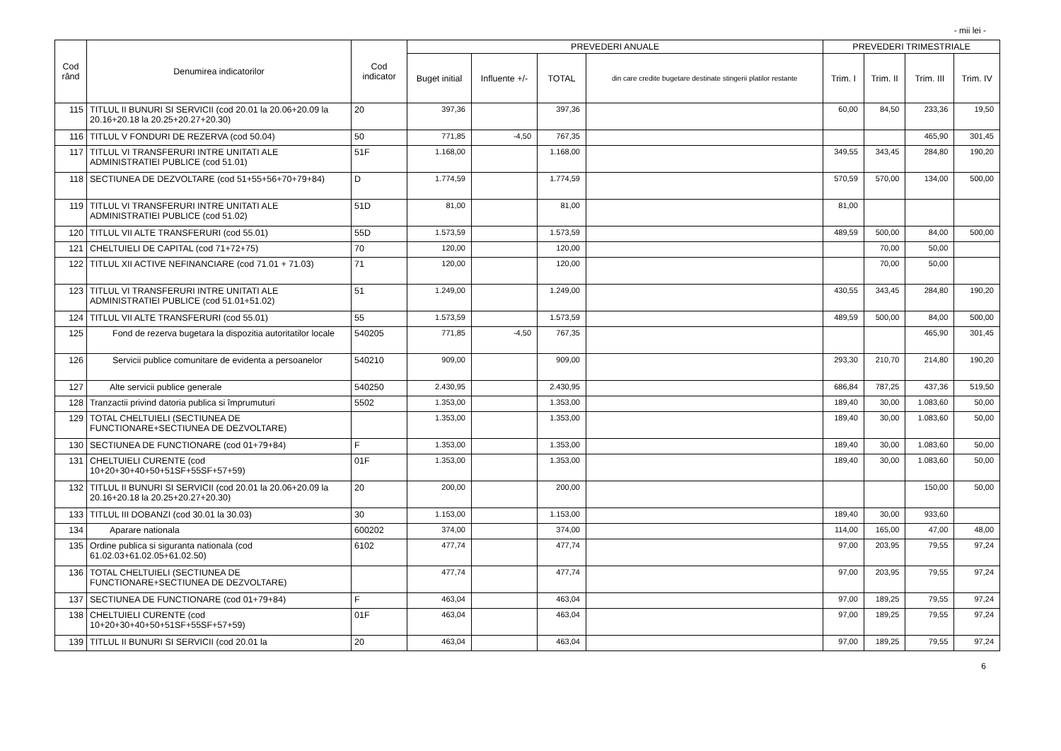- mii lei -
| Cod rând | Denumirea indicatorilor | Cod indicator | PREVEDERI ANUALE | | | | PREVEDERI TRIMESTRIALE | | | |
| --- | --- | --- | --- | --- | --- | --- | --- | --- | --- | --- |
| | | | Buget initial | Influente +/- | TOTAL | din care credite bugetare destinate stingerii platilor restante | Trim. I | Trim. II | Trim. III | Trim. IV |
| 115 | TITLUL II BUNURI SI SERVICII (cod 20.01 la 20.06+20.09 la 20.16+20.18 la 20.25+20.27+20.30) | 20 | 397,36 | | 397,36 | | 60,00 | 84,50 | 233,36 | 19,50 |
| 116 | TITLUL V FONDURI DE REZERVA (cod 50.04) | 50 | 771,85 | -4,50 | 767,35 | | | | 465,90 | 301,45 |
| 117 | TITLUL VI TRANSFERURI INTRE UNITATI ALE ADMINISTRATIEI PUBLICE (cod 51.01) | 51F | 1.168,00 | | 1.168,00 | | 349,55 | 343,45 | 284,80 | 190,20 |
| 118 | SECTIUNEA DE DEZVOLTARE (cod 51+55+56+70+79+84) | D | 1.774,59 | | 1.774,59 | | 570,59 | 570,00 | 134,00 | 500,00 |
| 119 | TITLUL VI TRANSFERURI INTRE UNITATI ALE ADMINISTRATIEI PUBLICE (cod 51.02) | 51D | 81,00 | | 81,00 | | 81,00 | | | |
| 120 | TITLUL VII ALTE TRANSFERURI (cod 55.01) | 55D | 1.573,59 | | 1.573,59 | | 489,59 | 500,00 | 84,00 | 500,00 |
| 121 | CHELTUIELI DE CAPITAL (cod 71+72+75) | 70 | 120,00 | | 120,00 | | | 70,00 | 50,00 | |
| 122 | TITLUL XII ACTIVE NEFINANCIARE (cod 71.01 + 71.03) | 71 | 120,00 | | 120,00 | | | 70,00 | 50,00 | |
| 123 | TITLUL VI TRANSFERURI INTRE UNITATI ALE ADMINISTRATIEI PUBLICE (cod 51.01+51.02) | 51 | 1.249,00 | | 1.249,00 | | 430,55 | 343,45 | 284,80 | 190,20 |
| 124 | TITLUL VII ALTE TRANSFERURI (cod 55.01) | 55 | 1.573,59 | | 1.573,59 | | 489,59 | 500,00 | 84,00 | 500,00 |
| 125 | Fond de rezerva bugetara la dispozitia autoritatilor locale | 540205 | 771,85 | -4,50 | 767,35 | | | | 465,90 | 301,45 |
| 126 | Servicii publice comunitare de evidenta a persoanelor | 540210 | 909,00 | | 909,00 | | 293,30 | 210,70 | 214,80 | 190,20 |
| 127 | Alte servicii publice generale | 540250 | 2.430,95 | | 2.430,95 | | 686,84 | 787,25 | 437,36 | 519,50 |
| 128 | Tranzactii privind datoria publica si împrumuturi | 5502 | 1.353,00 | | 1.353,00 | | 189,40 | 30,00 | 1.083,60 | 50,00 |
| 129 | TOTAL CHELTUIELI (SECTIUNEA DE FUNCTIONARE+SECTIUNEA DE DEZVOLTARE) | | 1.353,00 | | 1.353,00 | | 189,40 | 30,00 | 1.083,60 | 50,00 |
| 130 | SECTIUNEA DE FUNCTIONARE (cod 01+79+84) | F | 1.353,00 | | 1.353,00 | | 189,40 | 30,00 | 1.083,60 | 50,00 |
| 131 | CHELTUIELI CURENTE (cod 10+20+30+40+50+51SF+55SF+57+59) | 01F | 1.353,00 | | 1.353,00 | | 189,40 | 30,00 | 1.083,60 | 50,00 |
| 132 | TITLUL II BUNURI SI SERVICII (cod 20.01 la 20.06+20.09 la 20.16+20.18 la 20.25+20.27+20.30) | 20 | 200,00 | | 200,00 | | | | 150,00 | 50,00 |
| 133 | TITLUL III DOBANZI (cod 30.01 la 30.03) | 30 | 1.153,00 | | 1.153,00 | | 189,40 | 30,00 | 933,60 | |
| 134 | Aparare nationala | 600202 | 374,00 | | 374,00 | | 114,00 | 165,00 | 47,00 | 48,00 |
| 135 | Ordine publica si siguranta nationala (cod 61.02.03+61.02.05+61.02.50) | 6102 | 477,74 | | 477,74 | | 97,00 | 203,95 | 79,55 | 97,24 |
| 136 | TOTAL CHELTUIELI (SECTIUNEA DE FUNCTIONARE+SECTIUNEA DE DEZVOLTARE) | | 477,74 | | 477,74 | | 97,00 | 203,95 | 79,55 | 97,24 |
| 137 | SECTIUNEA DE FUNCTIONARE (cod 01+79+84) | F | 463,04 | | 463,04 | | 97,00 | 189,25 | 79,55 | 97,24 |
| 138 | CHELTUIELI CURENTE (cod 10+20+30+40+50+51SF+55SF+57+59) | 01F | 463,04 | | 463,04 | | 97,00 | 189,25 | 79,55 | 97,24 |
| 139 | TITLUL II BUNURI SI SERVICII (cod 20.01 la | 20 | 463,04 | | 463,04 | | 97,00 | 189,25 | 79,55 | 97,24 |
6